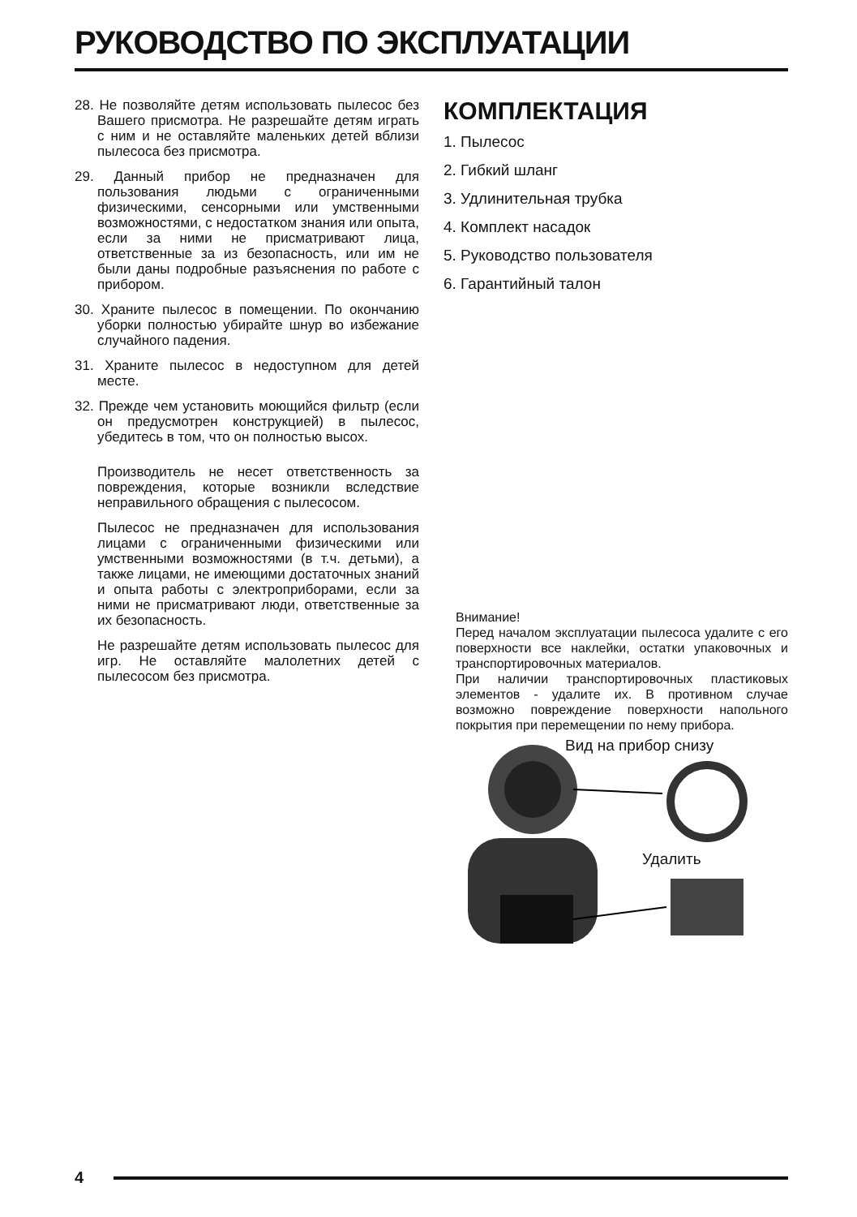РУКОВОДСТВО ПО ЭКСПЛУАТАЦИИ
28. Не позволяйте детям использовать пылесос без Вашего присмотра. Не разрешайте детям играть с ним и не оставляйте маленьких детей вблизи пылесоса без присмотра.
29. Данный прибор не предназначен для пользования людьми с ограниченными физическими, сенсорными или умственными возможностями, с недостатком знания или опыта, если за ними не присматривают лица, ответственные за из безопасность, или им не были даны подробные разъяснения по работе с прибором.
30. Храните пылесос в помещении. По окончанию уборки полностью убирайте шнур во избежание случайного падения.
31. Храните пылесос в недоступном для детей месте.
32. Прежде чем установить моющийся фильтр (если он предусмотрен конструкцией) в пылесос, убедитесь в том, что он полностью высох.
Производитель не несет ответственность за повреждения, которые возникли вследствие неправильного обращения с пылесосом.
Пылесос не предназначен для использования лицами с ограниченными физическими или умственными возможностями (в т.ч. детьми), а также лицами, не имеющими достаточных знаний и опыта работы с электроприборами, если за ними не присматривают люди, ответственные за их безопасность.
Не разрешайте детям использовать пылесос для игр. Не оставляйте малолетних детей с пылесосом без присмотра.
КОМПЛЕКТАЦИЯ
1. Пылесос
2. Гибкий шланг
3. Удлинительная трубка
4. Комплект насадок
5. Руководство пользователя
6. Гарантийный талон
Внимание!
Перед началом эксплуатации пылесоса удалите с его поверхности все наклейки, остатки упаковочных и транспортировочных материалов.
При наличии транспортировочных пластиковых элементов - удалите их. В противном случае возможно повреждение поверхности напольного покрытия при перемещении по нему прибора.
Вид на прибор снизу
Удалить
4